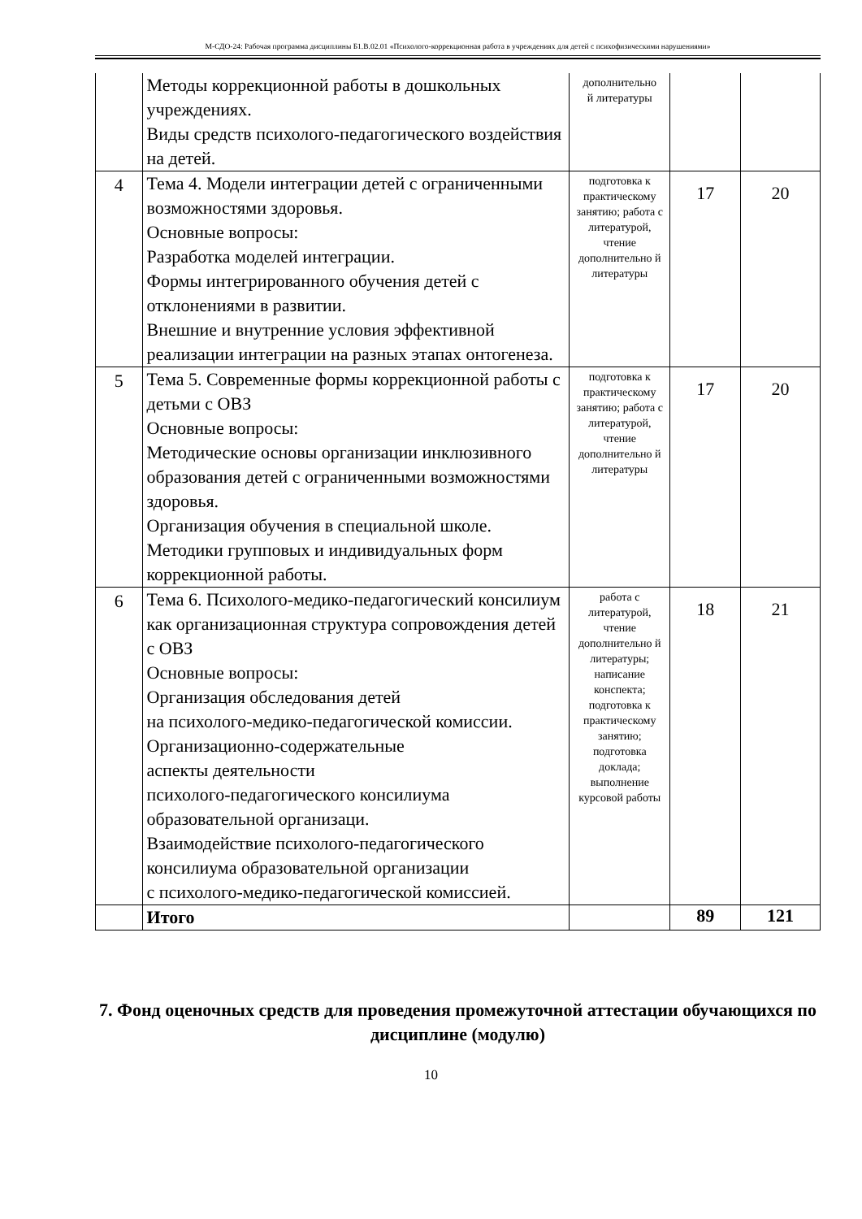М-СДО-24: Рабочая программа дисциплины Б1.В.02.01 «Психолого-коррекционная работа в учреждениях для детей с психофизическими нарушениями»
| | Методы коррекционной работы в дошкольных учреждениях. Виды средств психолого-педагогического воздействия на детей. | дополнительно й литературы | | |
| 4 | Тема 4. Модели интеграции детей с ограниченными возможностями здоровья. Основные вопросы: Разработка моделей интеграции. Формы интегрированного обучения детей с отклонениями в развитии. Внешние и внутренние условия эффективной реализации интеграции на разных этапах онтогенеза. | подготовка к практическому занятию; работа с литературой, чтение дополнительно й литературы | 17 | 20 |
| 5 | Тема 5. Современные формы коррекционной работы с детьми с ОВЗ Основные вопросы: Методические основы организации инклюзивного образования детей с ограниченными возможностями здоровья. Организация обучения в специальной школе. Методики групповых и индивидуальных форм коррекционной работы. | подготовка к практическому занятию; работа с литературой, чтение дополнительно й литературы | 17 | 20 |
| 6 | Тема 6. Психолого-медико-педагогический консилиум как организационная структура сопровождения детей с ОВЗ Основные вопросы: Организация обследования детей на психолого-медико-педагогической комиссии. Организационно-содержательные аспекты деятельности психолого-педагогического консилиума образовательной организаци. Взаимодействие психолого-педагогического консилиума образовательной организации с психолого-медико-педагогической комиссией. | работа с литературой, чтение дополнительно й литературы; написание конспекта; подготовка к практическому занятию; подготовка доклада; выполнение курсовой работы | 18 | 21 |
| | Итого | | 89 | 121 |
7. Фонд оценочных средств для проведения промежуточной аттестации обучающихся по дисциплине (модулю)
10